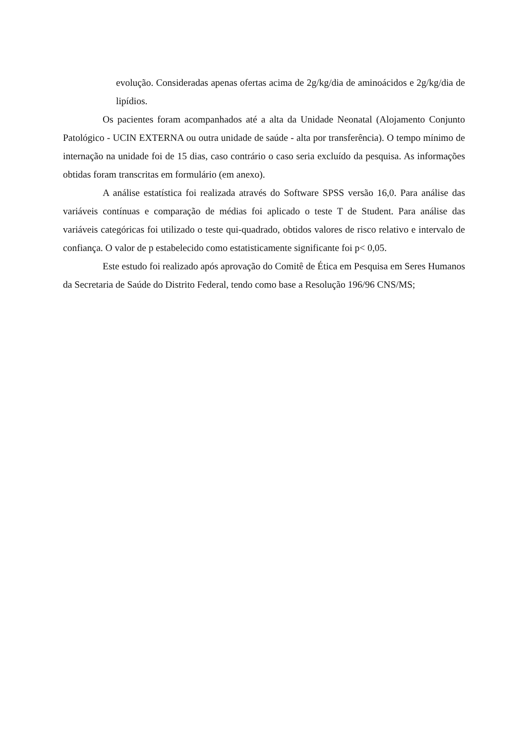evolução. Consideradas apenas ofertas acima de 2g/kg/dia de aminoácidos e 2g/kg/dia de lipídios.
Os pacientes foram acompanhados até a alta da Unidade Neonatal (Alojamento Conjunto Patológico - UCIN EXTERNA ou outra unidade de saúde - alta por transferência). O tempo mínimo de internação na unidade foi de 15 dias, caso contrário o caso seria excluído da pesquisa. As informações obtidas foram transcritas em formulário (em anexo).
A análise estatística foi realizada através do Software SPSS versão 16,0. Para análise das variáveis contínuas e comparação de médias foi aplicado o teste T de Student. Para análise das variáveis categóricas foi utilizado o teste qui-quadrado, obtidos valores de risco relativo e intervalo de confiança. O valor de p estabelecido como estatisticamente significante foi p< 0,05.
Este estudo foi realizado após aprovação do Comitê de Ética em Pesquisa em Seres Humanos da Secretaria de Saúde do Distrito Federal, tendo como base a Resolução 196/96 CNS/MS;